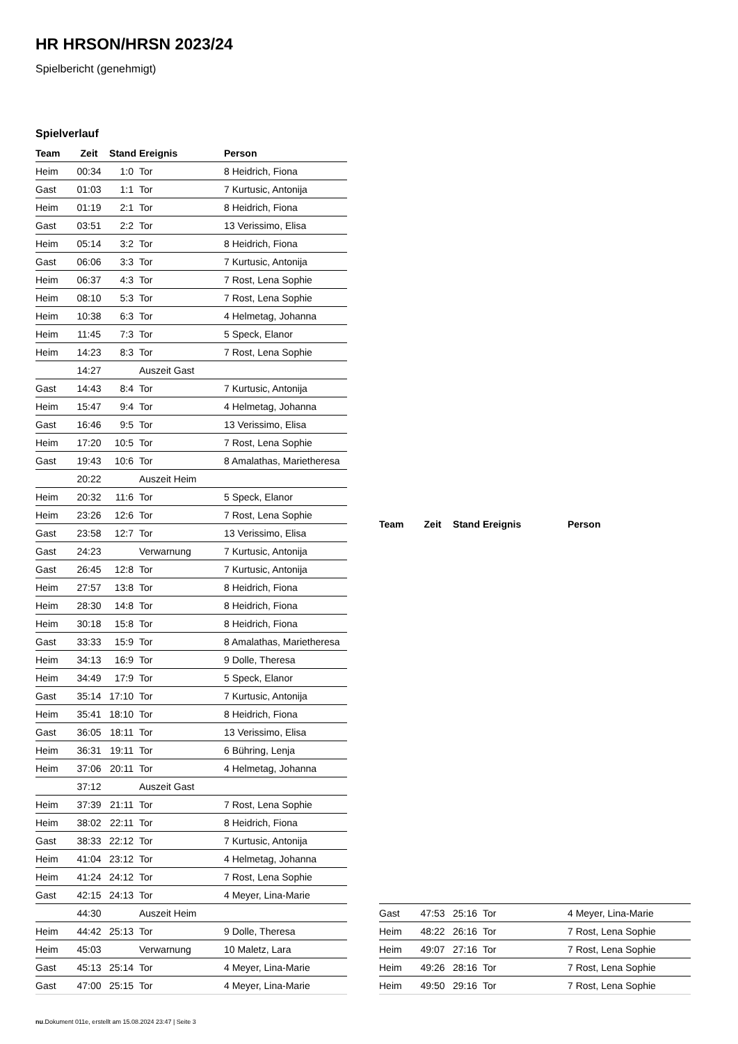HR HRSON/HRSN 2023/24
Spielbericht (genehmigt)
Spielverlauf
| Team | Zeit | Stand | Ereignis | Person |
| --- | --- | --- | --- | --- |
| Heim | 00:34 | 1:0 | Tor | 8 Heidrich, Fiona |
| Gast | 01:03 | 1:1 | Tor | 7 Kurtusic, Antonija |
| Heim | 01:19 | 2:1 | Tor | 8 Heidrich, Fiona |
| Gast | 03:51 | 2:2 | Tor | 13 Verissimo, Elisa |
| Heim | 05:14 | 3:2 | Tor | 8 Heidrich, Fiona |
| Gast | 06:06 | 3:3 | Tor | 7 Kurtusic, Antonija |
| Heim | 06:37 | 4:3 | Tor | 7 Rost, Lena Sophie |
| Heim | 08:10 | 5:3 | Tor | 7 Rost, Lena Sophie |
| Heim | 10:38 | 6:3 | Tor | 4 Helmetag, Johanna |
| Heim | 11:45 | 7:3 | Tor | 5 Speck, Elanor |
| Heim | 14:23 | 8:3 | Tor | 7 Rost, Lena Sophie |
| | 14:27 | | Auszeit Gast | |
| Gast | 14:43 | 8:4 | Tor | 7 Kurtusic, Antonija |
| Heim | 15:47 | 9:4 | Tor | 4 Helmetag, Johanna |
| Gast | 16:46 | 9:5 | Tor | 13 Verissimo, Elisa |
| Heim | 17:20 | 10:5 | Tor | 7 Rost, Lena Sophie |
| Gast | 19:43 | 10:6 | Tor | 8 Amalathas, Marietheresa |
| | 20:22 | | Auszeit Heim | |
| Heim | 20:32 | 11:6 | Tor | 5 Speck, Elanor |
| Heim | 23:26 | 12:6 | Tor | 7 Rost, Lena Sophie |
| Gast | 23:58 | 12:7 | Tor | 13 Verissimo, Elisa |
| Gast | 24:23 | | Verwarnung | 7 Kurtusic, Antonija |
| Gast | 26:45 | 12:8 | Tor | 7 Kurtusic, Antonija |
| Heim | 27:57 | 13:8 | Tor | 8 Heidrich, Fiona |
| Heim | 28:30 | 14:8 | Tor | 8 Heidrich, Fiona |
| Heim | 30:18 | 15:8 | Tor | 8 Heidrich, Fiona |
| Gast | 33:33 | 15:9 | Tor | 8 Amalathas, Marietheresa |
| Heim | 34:13 | 16:9 | Tor | 9 Dolle, Theresa |
| Heim | 34:49 | 17:9 | Tor | 5 Speck, Elanor |
| Gast | 35:14 | 17:10 | Tor | 7 Kurtusic, Antonija |
| Heim | 35:41 | 18:10 | Tor | 8 Heidrich, Fiona |
| Gast | 36:05 | 18:11 | Tor | 13 Verissimo, Elisa |
| Heim | 36:31 | 19:11 | Tor | 6 Bühring, Lenja |
| Heim | 37:06 | 20:11 | Tor | 4 Helmetag, Johanna |
| | 37:12 | | Auszeit Gast | |
| Heim | 37:39 | 21:11 | Tor | 7 Rost, Lena Sophie |
| Heim | 38:02 | 22:11 | Tor | 8 Heidrich, Fiona |
| Gast | 38:33 | 22:12 | Tor | 7 Kurtusic, Antonija |
| Heim | 41:04 | 23:12 | Tor | 4 Helmetag, Johanna |
| Heim | 41:24 | 24:12 | Tor | 7 Rost, Lena Sophie |
| Gast | 42:15 | 24:13 | Tor | 4 Meyer, Lina-Marie |
| | 44:30 | | Auszeit Heim | |
| Heim | 44:42 | 25:13 | Tor | 9 Dolle, Theresa |
| Heim | 45:03 | | Verwarnung | 10 Maletz, Lara |
| Gast | 45:13 | 25:14 | Tor | 4 Meyer, Lina-Marie |
| Gast | 47:00 | 25:15 | Tor | 4 Meyer, Lina-Marie |
| Team | Zeit | Stand | Ereignis | Person |
| --- | --- | --- | --- | --- |
| Gast | 47:53 | 25:16 | Tor | 4 Meyer, Lina-Marie |
| Heim | 48:22 | 26:16 | Tor | 7 Rost, Lena Sophie |
| Heim | 49:07 | 27:16 | Tor | 7 Rost, Lena Sophie |
| Heim | 49:26 | 28:16 | Tor | 7 Rost, Lena Sophie |
| Heim | 49:50 | 29:16 | Tor | 7 Rost, Lena Sophie |
nu.Dokument 011e, erstellt am 15.08.2024 23:47 | Seite 3